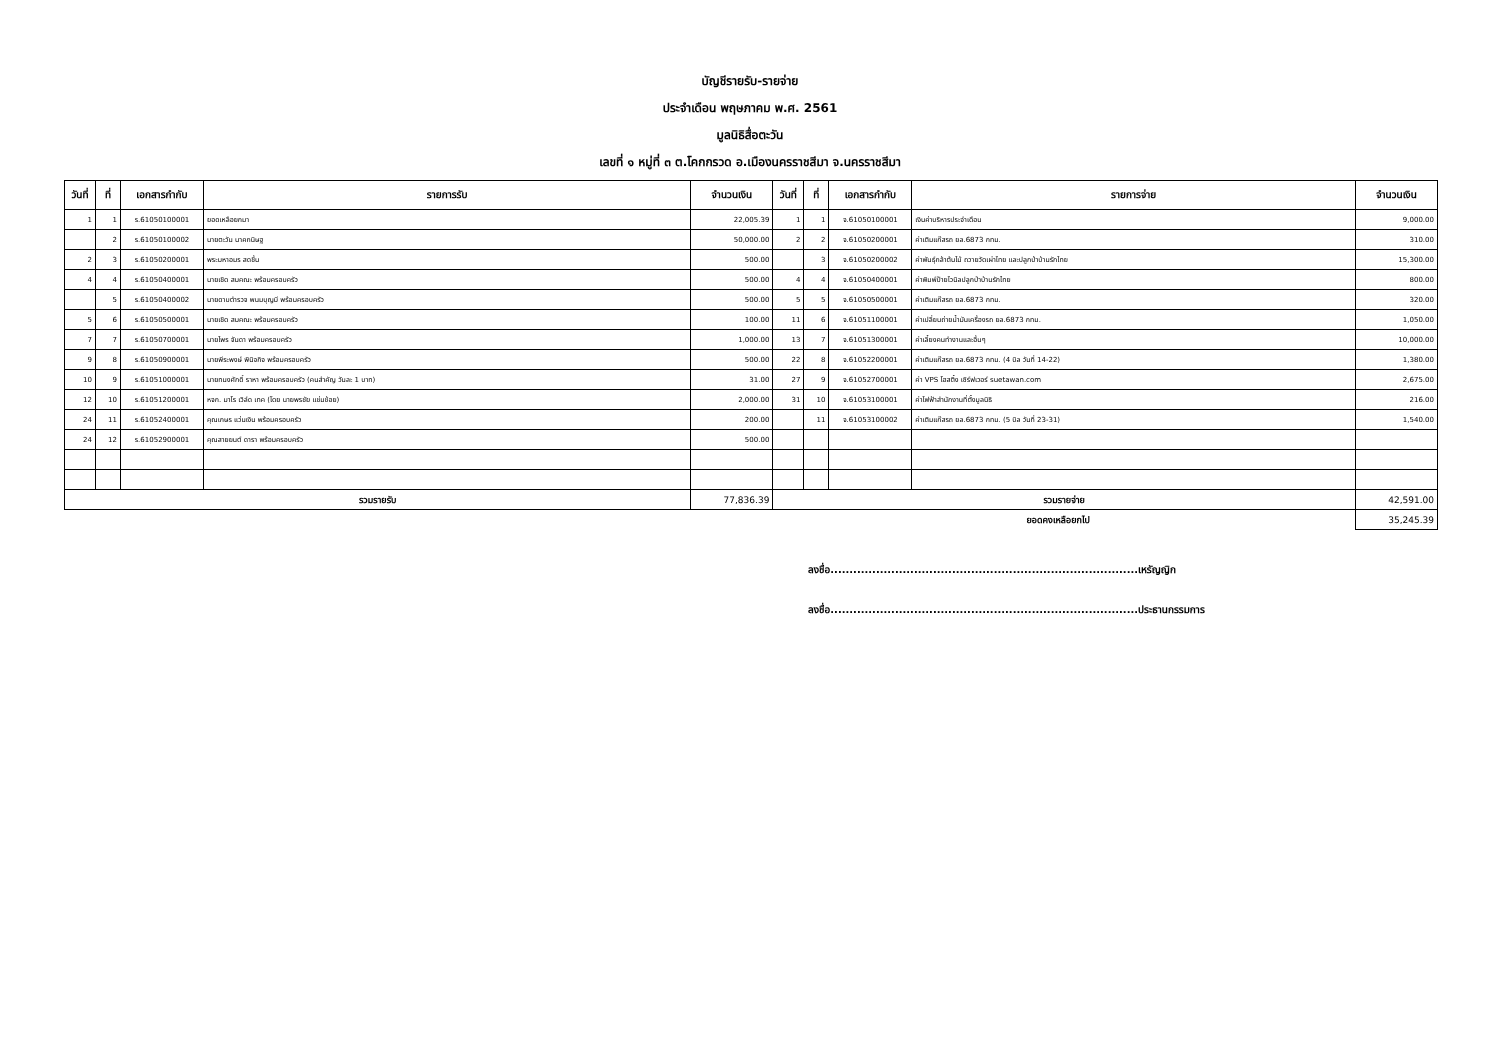บัญชีรายรับ-รายจ่าย
ประจำเดือน พฤษภาคม พ.ศ. 2561
มูลนิธิสื่อตะวัน
เลขที่ ๑ หมู่ที่ ๓ ต.โคกกรวด อ.เมืองนครราชสีมา จ.นครราชสีมา
| วันที่ | ที่ | เอกสารกำกับ | รายการรับ | จำนวนเงิน | วันที่ | ที่ | เอกสารกำกับ | รายการจ่าย | จำนวนเงิน |
| --- | --- | --- | --- | --- | --- | --- | --- | --- | --- |
| 1 | 1 | ร.61050100001 | ยอดเหลือยกมา | 22,005.39 | 1 | 1 | จ.61050100001 | เงินค่าบริหารประจำเดือน | 9,000.00 |
| | 2 | ร.61050100002 | นายตะวัน นาคกนิษฐ | 50,000.00 | 2 | 2 | จ.61050200001 | ค่าเติมแก๊สรถ ยล.6873 กทม. | 310.00 |
| 2 | 3 | ร.61050200001 | พระมหาอมร สดชื่น | 500.00 | | 3 | จ.61050200002 | ค่าพันธุ์กล้าต้นไม้ ถวายวัดเผ่าไทย และปลูกป่าบ้านรักไทย | 15,300.00 |
| 4 | 4 | ร.61050400001 | นายเชิด สมคณะ พร้อมครอบครัว | 500.00 | 4 | 4 | จ.61050400001 | ค่าพิมพ์ป้ายไวนิลปลูกป่าบ้านรักไทย | 800.00 |
| | 5 | ร.61050400002 | นายดาบตำรวจ พนมบุญมี พร้อมครอบครัว | 500.00 | 5 | 5 | จ.61050500001 | ค่าเติมแก๊สรถ ยล.6873 กทม. | 320.00 |
| 5 | 6 | ร.61050500001 | นายเชิด สมคณะ พร้อมครอบครัว | 100.00 | 11 | 6 | จ.61051100001 | ค่าเปลี่ยนถ่ายน้ำมันเครื่องรถ ยล.6873 กทม. | 1,050.00 |
| 7 | 7 | ร.61050700001 | นายไพร จันดา พร้อมครอบครัว | 1,000.00 | 13 | 7 | จ.61051300001 | ค่าเลี้ยงคนทำงานและอื่นๆ | 10,000.00 |
| 9 | 8 | ร.61050900001 | นายพีระพงษ์ พินิจกิจ พร้อมครอบครัว | 500.00 | 22 | 8 | จ.61052200001 | ค่าเติมแก๊สรถ ยล.6873 กทม. (4 บิล วันที่ 14-22) | 1,380.00 |
| 10 | 9 | ร.61051000001 | นายทนงศักดิ์ ราหา พร้อมครอบครัว (คนสำคัญ วันละ 1 บาท) | 31.00 | 27 | 9 | จ.61052700001 | ค่า VPS โฮสติ้ง เซิร์ฟเวอร์ suetawan.com | 2,675.00 |
| 12 | 10 | ร.61051200001 | หจก. มาโร เวิล์ด เทค (โดย นายพรชัย แช่มช้อย) | 2,000.00 | 31 | 10 | จ.61053100001 | ค่าไฟฟ้าสำนักงานที่ตั้งมูลนิธิ | 216.00 |
| 24 | 11 | ร.61052400001 | คุณเกษร แว่นเงิน พร้อมครอบครัว | 200.00 | | 11 | จ.61053100002 | ค่าเติมแก๊สรถ ยล.6873 กทม. (5 บิล วันที่ 23-31) | 1,540.00 |
| 24 | 12 | ร.61052900001 | คุณสายยนต์ ดารา พร้อมครอบครัว | 500.00 | | | | | |
| รวมรายรับ | | | | 77,836.39 | รวมรายจ่าย | | | | 42,591.00 |
| ยอดคงเหลือยกไป | | | | | | | | | 35,245.39 |
ลงชื่อ.................................................................................เหรัญญิก
ลงชื่อ.................................................................................ประธานกรรมการ